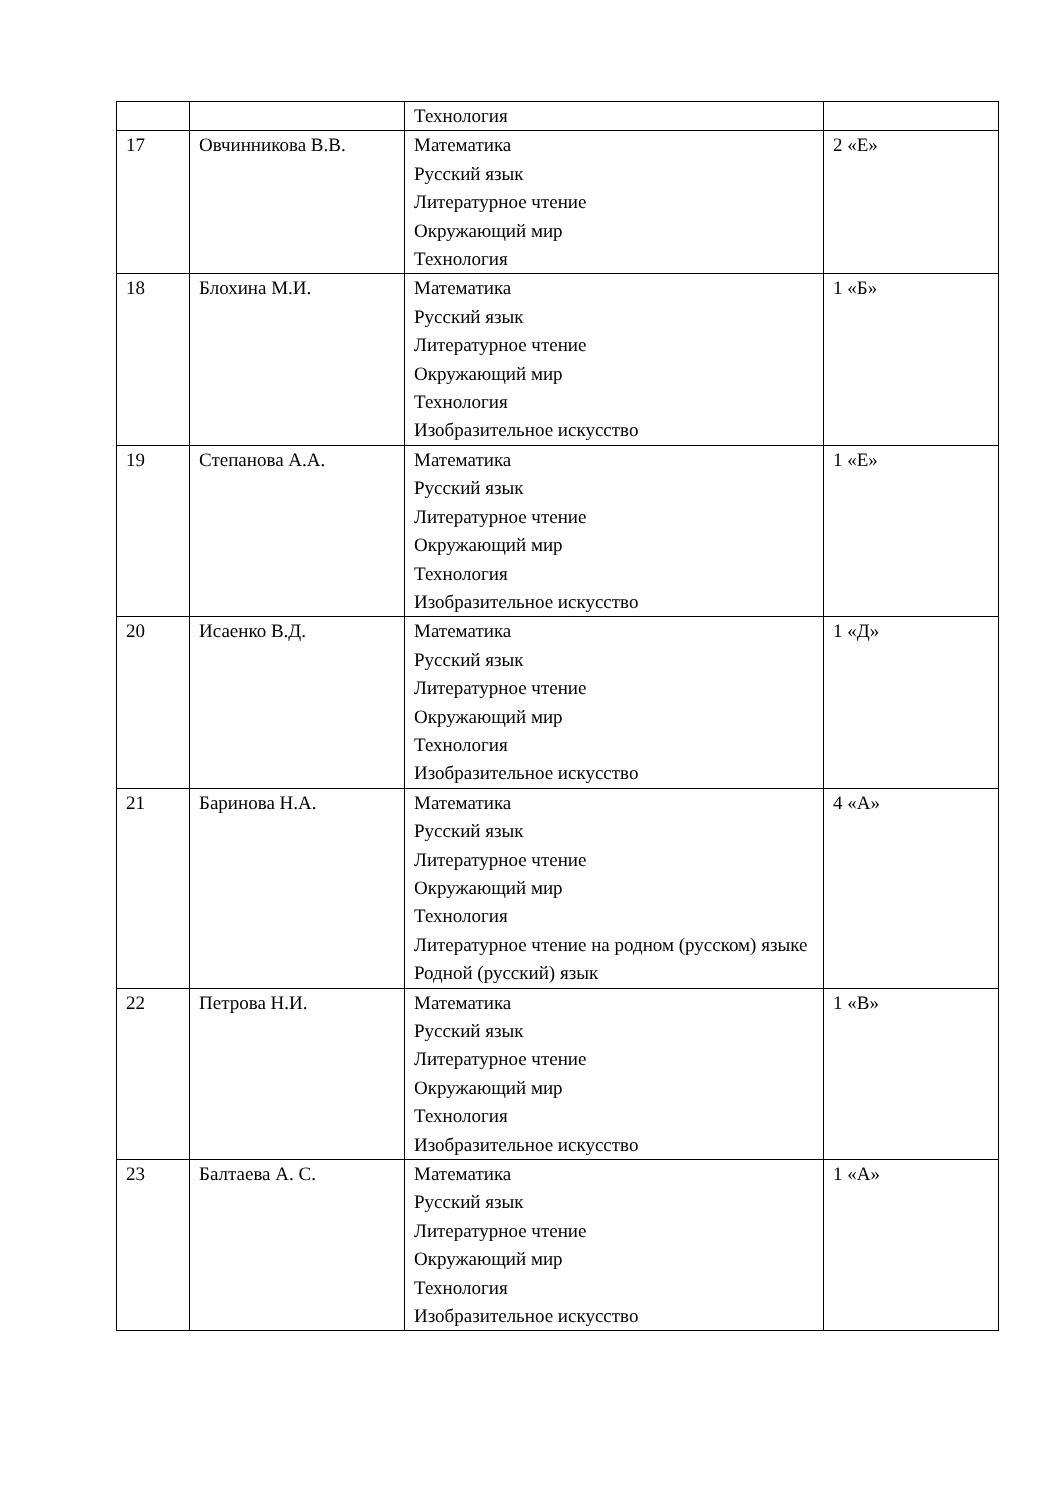| | | Технология | |
| 17 | Овчинникова В.В. | Математика Русский язык Литературное чтение Окружающий мир Технология | 2 «Е» |
| 18 | Блохина М.И. | Математика Русский язык Литературное чтение Окружающий мир Технология Изобразительное искусство | 1 «Б» |
| 19 | Степанова А.А. | Математика Русский язык Литературное чтение Окружающий мир Технология Изобразительное искусство | 1 «Е» |
| 20 | Исаенко В.Д. | Математика Русский язык Литературное чтение Окружающий мир Технология Изобразительное искусство | 1 «Д» |
| 21 | Баринова Н.А. | Математика Русский язык Литературное чтение Окружающий мир Технология Литературное чтение на родном (русском) языке Родной (русский) язык | 4 «А» |
| 22 | Петрова Н.И. | Математика Русский язык Литературное чтение Окружающий мир Технология Изобразительное искусство | 1 «В» |
| 23 | Балтаева А. С. | Математика Русский язык Литературное чтение Окружающий мир Технология Изобразительное искусство | 1 «А» |